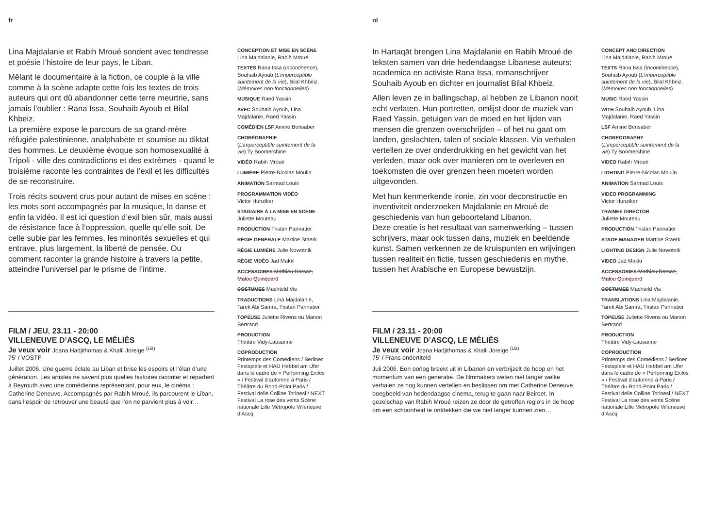fr
Lina Majdalanie et Rabih Mroué sondent avec tendresse et poésie l’histoire de leur pays, le Liban.
Mêlant le documentaire à la fiction, ce couple à la ville comme à la scène adapte cette fois les textes de trois auteurs qui ont dû abandonner cette terre meurtrie, sans jamais l’oublier : Rana Issa, Souhaib Ayoub et Bilal Khbeiz.
La première expose le parcours de sa grand-mère réfugiée palestinienne, analphabète et soumise au diktat des hommes. Le deuxième évoque son homosexualité à Tripoli - ville des contradictions et des extrêmes - quand le troisième raconte les contraintes de l’exil et les difficultés de se reconstruire.
Trois récits souvent crus pour autant de mises en scène : les mots sont accompagnés par la musique, la danse et enfin la vidéo. Il est ici question d’exil bien sûr, mais aussi de résistance face à l’oppression, quelle qu’elle soit. De celle subie par les femmes, les minorités sexuelles et qui entrave, plus largement, la liberté de pensée. Ou comment raconter la grande histoire à travers la petite, atteindre l’universel par le prisme de l’intime.
FILM / JEU. 23.11 - 20:00
VILLENEUVE D’ASCQ, LE MÉLIÈS
Je veux voir Joana Hadjithomas & Khalil Joreige <sup>(LB)</sup>
75’ / VOSTF
Juillet 2006. Une guerre éclate au Liban et brise les espoirs et l’élan d’une génération. Les artistes ne savent plus quelles histoires raconter et repartent à Beyrouth avec une comédienne représentant, pour eux, le cinéma : Catherine Deneuve. Accompagnés par Rabih Mroué, ils parcourent le Liban, dans l’espoir de retrouver une beauté que l’on ne parvient plus à voir…
CONCEPTION ET MISE EN SCÈNE
Lina Majdalanie, Rabih Mroué
TEXTES Rana Issa (Incontinence), Souhaib Ayoub (L’imperceptible suintement de la vie), Bilal Khbeiz, (Mémoires non fonctionnelles)
MUSIQUE Raed Yassin
AVEC Souhaib Ayoub, Lina Majdalanie, Raed Yassin
COMÉDIEN LSF Amine Bensaber
CHORÉGRAPHIE
(L’imperceptible suintement de la vie) Ty Boomershine
VIDÉO Rabih Mroué
LUMIÈRE Pierre-Nicolas Moulin
ANIMATION Sarmad Louis
PROGRAMMATION VIDÉO
Victor Hunziker
STAGIAIRE À LA MISE EN SCÈNE
Juliette Mouteau
PRODUCTION Tristan Pannatier
RÉGIE GÉNÉRALE Martine Staerk
RÉGIE LUMIÈRE Julie Nowotnik
RÉGIE VIDÉO Jad Makki
ACCESSOIRES Mathieu Dorsaz, Malou Quinquard
COSTUMES Machteld Vis
TRADUCTIONS Lina Majdalanie, Tarek Abi Samra, Tristan Pannatier
TOPEUSE Juliette Rivens ou Manon Bertrand
PRODUCTION
Théâtre Vidy-Lausanne
COPRODUCTION
Printemps des Comédiens / Berliner Festspiele et HAU Hebbel am Ufer dans le cadre de « Performing Exiles » / Festival d’automne à Paris / Théâtre du Rond-Point Paris / Festival delle Colline Torinesi / NEXT Festival La rose des vents Scène nationale Lille Métropole Villeneuve d’Ascq
nl
In Hartaqāt brengen Lina Majdalanie en Rabih Mroué de teksten samen van drie hedendaagse Libanese auteurs: academica en activiste Rana Issa, romanschrijver Souhaib Ayoub en dichter en journalist Bilal Khbeiz.
Allen leven ze in ballingschap, al hebben ze Libanon nooit echt verlaten. Hun portretten, omlijst door de muziek van Raed Yassin, getuigen van de moed en het lijden van mensen die grenzen overschrijden – of het nu gaat om landen, geslachten, talen of sociale klassen. Via verhalen vertellen ze over onderdrukking en het gewicht van het verleden, maar ook over manieren om te overleven en toekomsten die over grenzen heen moeten worden uitgevonden.
Met hun kenmerkende ironie, zin voor deconstructie en inventiviteit onderzoeken Majdalanie en Mroué de geschiedenis van hun geboorteland Libanon.
Deze creatie is het resultaat van samenwerking – tussen schrijvers, maar ook tussen dans, muziek en beeldende kunst. Samen verkennen ze de kruispunten en wrijvingen tussen realiteit en fictie, tussen geschiedenis en mythe, tussen het Arabische en Europese bewustzijn.
FILM / 23.11 - 20:00
VILLENEUVE D’ASCQ, LE MÉLIÈS
Je veux voir Joana Hadjithomas & Khalil Joreige <sup>(LB)</sup>
75’ / Frans ondertiteld
Juli 2006. Een oorlog breekt uit in Libanon en verbrijzelt de hoop en het momentum van een generatie. De filmmakers weten niet langer welke verhalen ze nog kunnen vertellen en beslissen om met Catherine Deneuve, boegbeeld van hedendaagse cinema, terug te gaan naar Beiroet. In gezelschap van Rabih Mroué reizen ze door de getroffen regio’s in de hoop om een schoonheid te ontdekken die we niet langer kunnen zien…
CONCEPT AND DIRECTION
Lina Majdalanie, Rabih Mroué
TEXTS Rana Issa (Incontinence), Souhaib Ayoub (L’imperceptible suintement de la vie), Bilal Khbeiz, (Mémoires non fonctionnelles)
MUSIC Raed Yassin
WITH Souhaib Ayoub, Lina Majdalanie, Raed Yassin
LSF Amine Bensaber
CHOREOGRAPHY
(L’imperceptible suintement de la vie) Ty Boomershine
VIDEO Rabih Mroué
LIGHTING Pierre-Nicolas Moulin
ANIMATION Sarmad Louis
VIDEO PROGRAMMING
Victor Hunziker
TRAINEE DIRECTOR
Juliette Mouteau
PRODUCTION Tristan Pannatier
STAGE MANAGER Martine Staerk
LIGHTING DESIGN Julie Nowotnik
VIDEO Jad Makki
ACCESSORIES Mathieu Dorsaz, Malou Quinquard
COSTUMES Machteld Vis
TRANSLATIONS Lina Majdalanie, Tarek Abi Samra, Tristan Pannatier
TOPEUSE Juliette Rivens ou Manon Bertrand
PRODUCTION
Théâtre Vidy-Lausanne
COPRODUCTION
Printemps des Comédiens / Berliner Festspiele et HAU Hebbel am Ufer dans le cadre de « Performing Exiles » / Festival d’automne à Paris / Théâtre du Rond-Point Paris / Festival delle Colline Torinesi / NEXT Festival La rose des vents Scène nationale Lille Métropole Villeneuve d’Ascq